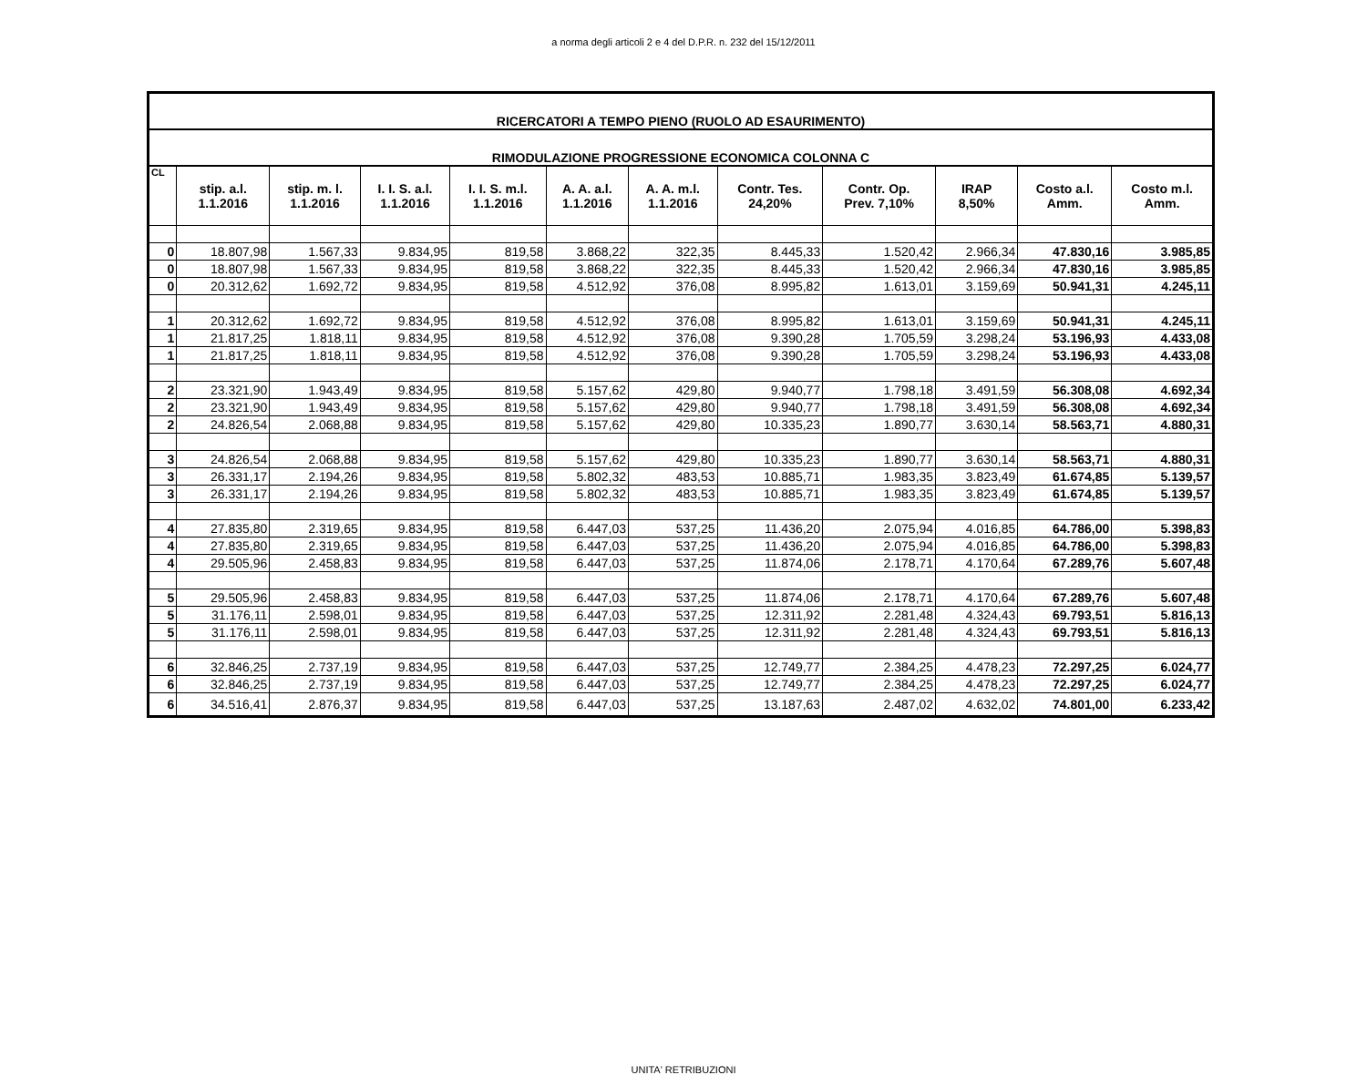a norma degli articoli 2 e 4 del D.P.R. n. 232 del 15/12/2011
| RICERCATORI A TEMPO PIENO (RUOLO AD ESAURIMENTO) | | | | | | | | | | | |
| RIMODULAZIONE PROGRESSIONE ECONOMICA COLONNA C | | | | | | | | | | | |
| CL | stip. a.l. 1.1.2016 | stip. m. l. 1.1.2016 | I. I. S. a.l. 1.1.2016 | I. I. S. m.l. 1.1.2016 | A. A. a.l. 1.1.2016 | A. A. m.l. 1.1.2016 | Contr. Tes. 24,20% | Contr. Op. Prev. 7,10% | IRAP 8,50% | Costo a.l. Amm. | Costo m.l. Amm. |
| 0 | 18.807,98 | 1.567,33 | 9.834,95 | 819,58 | 3.868,22 | 322,35 | 8.445,33 | 1.520,42 | 2.966,34 | 47.830,16 | 3.985,85 |
| 0 | 18.807,98 | 1.567,33 | 9.834,95 | 819,58 | 3.868,22 | 322,35 | 8.445,33 | 1.520,42 | 2.966,34 | 47.830,16 | 3.985,85 |
| 0 | 20.312,62 | 1.692,72 | 9.834,95 | 819,58 | 4.512,92 | 376,08 | 8.995,82 | 1.613,01 | 3.159,69 | 50.941,31 | 4.245,11 |
| 1 | 20.312,62 | 1.692,72 | 9.834,95 | 819,58 | 4.512,92 | 376,08 | 8.995,82 | 1.613,01 | 3.159,69 | 50.941,31 | 4.245,11 |
| 1 | 21.817,25 | 1.818,11 | 9.834,95 | 819,58 | 4.512,92 | 376,08 | 9.390,28 | 1.705,59 | 3.298,24 | 53.196,93 | 4.433,08 |
| 1 | 21.817,25 | 1.818,11 | 9.834,95 | 819,58 | 4.512,92 | 376,08 | 9.390,28 | 1.705,59 | 3.298,24 | 53.196,93 | 4.433,08 |
| 2 | 23.321,90 | 1.943,49 | 9.834,95 | 819,58 | 5.157,62 | 429,80 | 9.940,77 | 1.798,18 | 3.491,59 | 56.308,08 | 4.692,34 |
| 2 | 23.321,90 | 1.943,49 | 9.834,95 | 819,58 | 5.157,62 | 429,80 | 9.940,77 | 1.798,18 | 3.491,59 | 56.308,08 | 4.692,34 |
| 2 | 24.826,54 | 2.068,88 | 9.834,95 | 819,58 | 5.157,62 | 429,80 | 10.335,23 | 1.890,77 | 3.630,14 | 58.563,71 | 4.880,31 |
| 3 | 24.826,54 | 2.068,88 | 9.834,95 | 819,58 | 5.157,62 | 429,80 | 10.335,23 | 1.890,77 | 3.630,14 | 58.563,71 | 4.880,31 |
| 3 | 26.331,17 | 2.194,26 | 9.834,95 | 819,58 | 5.802,32 | 483,53 | 10.885,71 | 1.983,35 | 3.823,49 | 61.674,85 | 5.139,57 |
| 3 | 26.331,17 | 2.194,26 | 9.834,95 | 819,58 | 5.802,32 | 483,53 | 10.885,71 | 1.983,35 | 3.823,49 | 61.674,85 | 5.139,57 |
| 4 | 27.835,80 | 2.319,65 | 9.834,95 | 819,58 | 6.447,03 | 537,25 | 11.436,20 | 2.075,94 | 4.016,85 | 64.786,00 | 5.398,83 |
| 4 | 27.835,80 | 2.319,65 | 9.834,95 | 819,58 | 6.447,03 | 537,25 | 11.436,20 | 2.075,94 | 4.016,85 | 64.786,00 | 5.398,83 |
| 4 | 29.505,96 | 2.458,83 | 9.834,95 | 819,58 | 6.447,03 | 537,25 | 11.874,06 | 2.178,71 | 4.170,64 | 67.289,76 | 5.607,48 |
| 5 | 29.505,96 | 2.458,83 | 9.834,95 | 819,58 | 6.447,03 | 537,25 | 11.874,06 | 2.178,71 | 4.170,64 | 67.289,76 | 5.607,48 |
| 5 | 31.176,11 | 2.598,01 | 9.834,95 | 819,58 | 6.447,03 | 537,25 | 12.311,92 | 2.281,48 | 4.324,43 | 69.793,51 | 5.816,13 |
| 5 | 31.176,11 | 2.598,01 | 9.834,95 | 819,58 | 6.447,03 | 537,25 | 12.311,92 | 2.281,48 | 4.324,43 | 69.793,51 | 5.816,13 |
| 6 | 32.846,25 | 2.737,19 | 9.834,95 | 819,58 | 6.447,03 | 537,25 | 12.749,77 | 2.384,25 | 4.478,23 | 72.297,25 | 6.024,77 |
| 6 | 32.846,25 | 2.737,19 | 9.834,95 | 819,58 | 6.447,03 | 537,25 | 12.749,77 | 2.384,25 | 4.478,23 | 72.297,25 | 6.024,77 |
| 6 | 34.516,41 | 2.876,37 | 9.834,95 | 819,58 | 6.447,03 | 537,25 | 13.187,63 | 2.487,02 | 4.632,02 | 74.801,00 | 6.233,42 |
UNITA' RETRIBUZIONI